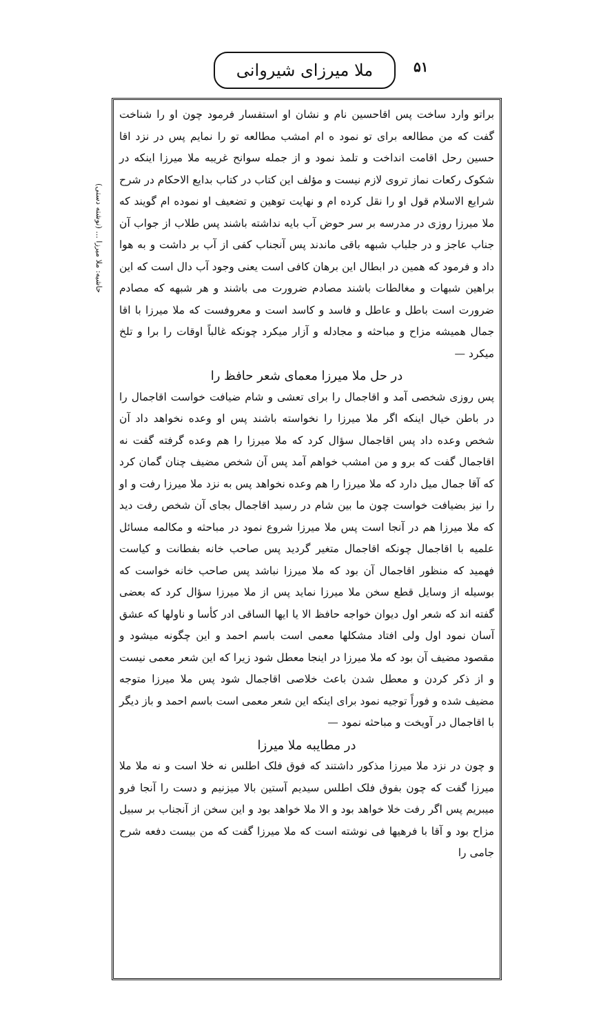۵۱
ملا میرزای شیروانی
حاشیه: ملا میرزا ... (نوشته دستی)
براتو وارد ساخت پس اقاحسین نام و نشان او استفسار فرمود چون او را شناخت گفت که من مطالعه برای تو نمود ه ام امشب مطالعه تو را نمایم پس در نزد اقا حسین رحل اقامت انداخت و تلمذ نمود و از جمله سوانح غریبه ملا میرزا اینکه در شکوک رکعات نماز تروی لازم نیست و مؤلف این کتاب در کتاب بدایع الاحکام در شرح شرایع الاسلام قول او را نقل کرده ام و نهایت توهین و تضعیف او نموده ام گویند که ملا میرزا روزی در مدرسه بر سر حوض آب بایه نداشته باشند پس طلاب از جواب آن جناب عاجز و در جلباب شبهه باقی ماندند پس آنجناب کفی از آب بر داشت و به هوا داد و فرمود که همین در ابطال این برهان کافی است یعنی وجود آب دال است که این براهین شبهات و مغالطات باشند مصادم ضرورت می باشند و هر شبهه که مصادم ضرورت است باطل و عاطل و فاسد و کاسد است و معروفست که ملا میرزا با اقا جمال همیشه مزاح و مباحثه و مجادله و آزار میکرد چونکه غالباً اوقات را برا و تلخ میکرد —
در حل ملا میرزا معمای شعر حافظ را
پس روزی شخصی آمد و اقاجمال را برای تعشی و شام ضیافت خواست اقاجمال را در باطن خیال اینکه اگر ملا میرزا را نخواسته باشند پس او وعده نخواهد داد آن شخص وعده داد پس اقاجمال سؤال کرد که ملا میرزا را هم وعده گرفته گفت نه اقاجمال گفت که برو و من امشب خواهم آمد پس آن شخص مضیف چنان گمان کرد که آقا جمال میل دارد که ملا میرزا را هم وعده نخواهد پس به نزد ملا میرزا رفت و او را نیز بضیافت خواست چون ما بین شام در رسید اقاجمال بجای آن شخص رفت دید که ملا میرزا هم در آنجا است پس ملا میرزا شروع نمود در مباحثه و مکالمه مسائل علمیه با اقاجمال چونکه اقاجمال متغیر گردید پس صاحب خانه بفطانت و کیاست فهمید که منظور اقاجمال آن بود که ملا میرزا نباشد پس صاحب خانه خواست که بوسیله از وسایل قطع سخن ملا میرزا نماید پس از ملا میرزا سؤال کرد که بعضی گفته اند که شعر اول دیوان خواجه حافظ الا یا ایها الساقی ادر کأسا و ناولها که عشق آسان نمود اول ولی افتاد مشکلها معمی است باسم احمد و این چگونه میشود و مقصود مضیف آن بود که ملا میرزا در اینجا معطل شود زیرا که این شعر معمی نیست و از ذکر کردن و معطل شدن باعث خلاصی اقاجمال شود پس ملا میرزا متوجه مضیف شده و فوراً توجیه نمود برای اینکه این شعر معمی است باسم احمد و باز دیگر با اقاجمال در آویخت و مباحثه نمود —
در مطایبه ملا میرزا
و چون در نزد ملا میرزا مذکور داشتند که فوق فلک اطلس نه خلا است و نه ملا ملا میرزا گفت که چون بفوق فلک اطلس سیدیم آستین بالا میزنیم و دست را آنجا فرو میبریم پس اگر رفت خلا خواهد بود و الا ملا خواهد بود و این سخن از آنجناب بر سبیل مزاح بود و آقا با فرهیها فی نوشته است که ملا میرزا گفت که من بیست دفعه شرح جامی را